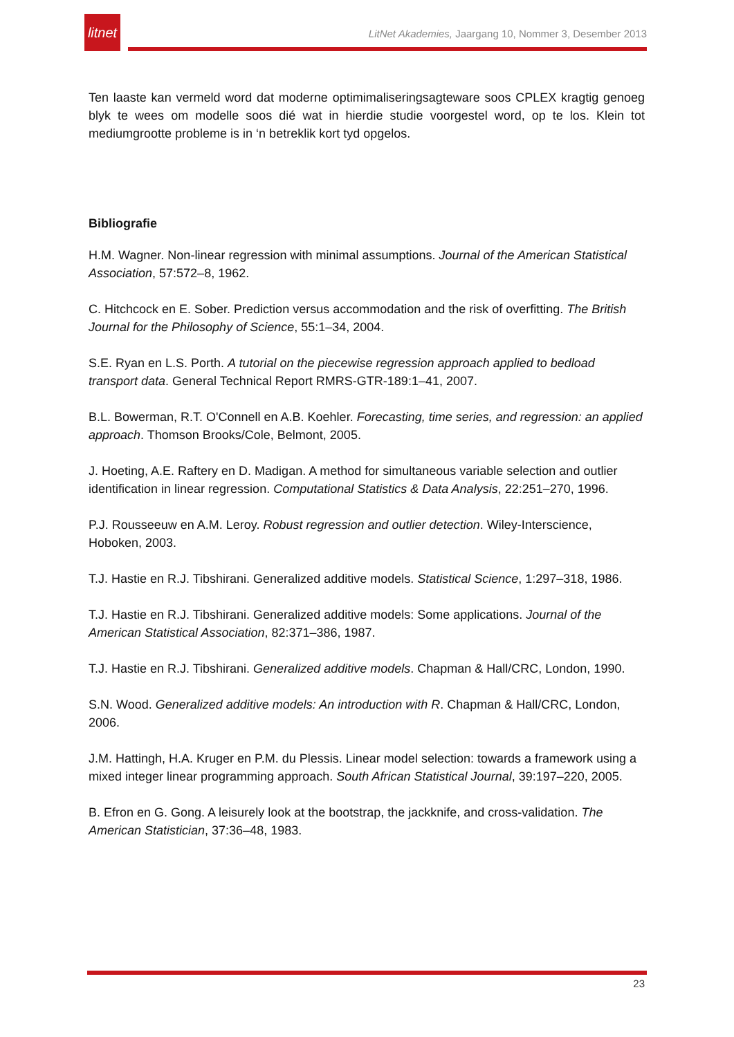litnet
LitNet Akademies, Jaargang 10, Nommer 3, Desember 2013
Ten laaste kan vermeld word dat moderne optimimaliseringsagteware soos CPLEX kragtig genoeg blyk te wees om modelle soos dié wat in hierdie studie voorgestel word, op te los. Klein tot mediumgrootte probleme is in ‘n betreklik kort tyd opgelos.
Bibliografie
H.M. Wagner. Non-linear regression with minimal assumptions. Journal of the American Statistical Association, 57:572–8, 1962.
C. Hitchcock en E. Sober. Prediction versus accommodation and the risk of overfitting. The British Journal for the Philosophy of Science, 55:1–34, 2004.
S.E. Ryan en L.S. Porth. A tutorial on the piecewise regression approach applied to bedload transport data. General Technical Report RMRS-GTR-189:1–41, 2007.
B.L. Bowerman, R.T. O'Connell en A.B. Koehler. Forecasting, time series, and regression: an applied approach. Thomson Brooks/Cole, Belmont, 2005.
J. Hoeting, A.E. Raftery en D. Madigan. A method for simultaneous variable selection and outlier identification in linear regression. Computational Statistics & Data Analysis, 22:251–270, 1996.
P.J. Rousseeuw en A.M. Leroy. Robust regression and outlier detection. Wiley-Interscience, Hoboken, 2003.
T.J. Hastie en R.J. Tibshirani. Generalized additive models. Statistical Science, 1:297–318, 1986.
T.J. Hastie en R.J. Tibshirani. Generalized additive models: Some applications. Journal of the American Statistical Association, 82:371–386, 1987.
T.J. Hastie en R.J. Tibshirani. Generalized additive models. Chapman & Hall/CRC, London, 1990.
S.N. Wood. Generalized additive models: An introduction with R. Chapman & Hall/CRC, London, 2006.
J.M. Hattingh, H.A. Kruger en P.M. du Plessis. Linear model selection: towards a framework using a mixed integer linear programming approach. South African Statistical Journal, 39:197–220, 2005.
B. Efron en G. Gong. A leisurely look at the bootstrap, the jackknife, and cross-validation. The American Statistician, 37:36–48, 1983.
23